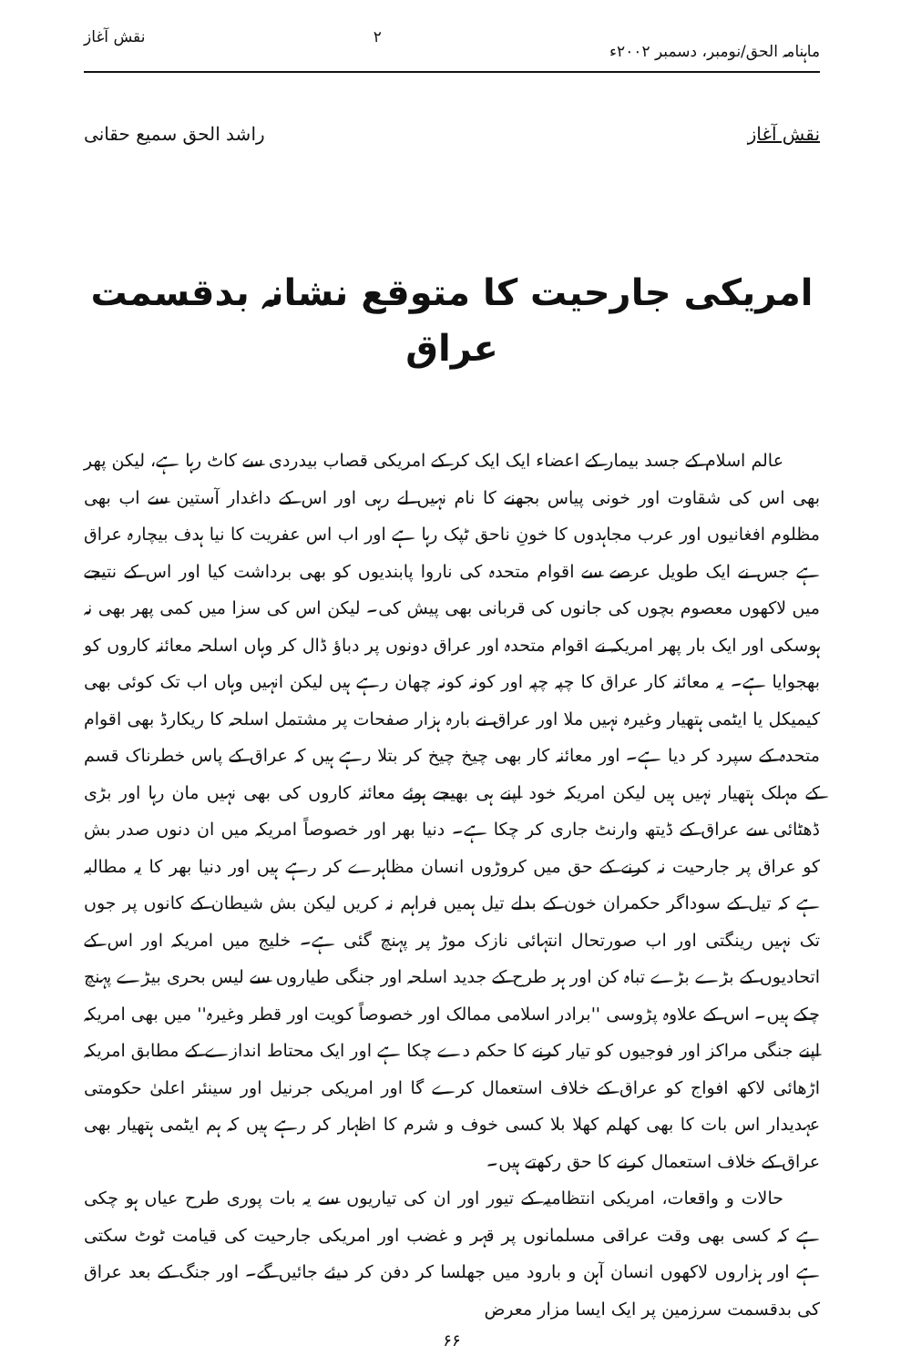ماہنامہ الحق/نومبر، دسمبر ۲۰۰۲ء ۲ نقش آغاز
نقش آغاز راشد الحق سمیع حقانی
امریکی جارحیت کا متوقع نشانہ بدقسمت عراق
عالم اسلام کے جسد بیمار کے اعضاء ایک ایک کر کے امریکی قصاب بیدردی سے کاٹ رہا ہے، لیکن پھر بھی اس کی شقاوت اور خونی پیاس بجھنے کا نام نہیں لے رہی اور اس کے داغدار آستین سے اب بھی مظلوم افغانیوں اور عرب مجاہدوں کا خونِ ناحق ٹپک رہا ہے اور اب اس عفریت کا نیا ہدف بیچارہ عراق ہے جس نے ایک طویل عرصے سے اقوام متحدہ کی ناروا پابندیوں کو بھی برداشت کیا اور اس کے نتیجے میں لاکھوں معصوم بچوں کی جانوں کی قربانی بھی پیش کی۔ لیکن اس کی سزا میں کمی پھر بھی نہ ہوسکی اور ایک بار پھر امریکہ نے اقوام متحدہ اور عراق دونوں پر دباؤ ڈال کر وہاں اسلحہ معائنہ کاروں کو بھجوایا ہے۔ یہ معائنہ کار عراق کا چپہ چپہ اور کونہ کونہ چھان رہے ہیں لیکن انہیں وہاں اب تک کوئی بھی کیمیکل یا ایٹمی ہتھیار وغیرہ نہیں ملا اور عراق نے بارہ ہزار صفحات پر مشتمل اسلحہ کا ریکارڈ بھی اقوام متحدہ کے سپرد کر دیا ہے۔ اور معائنہ کار بھی چیخ چیخ کر بتلا رہے ہیں کہ عراق کے پاس خطرناک قسم کے مہلک ہتھیار نہیں ہیں لیکن امریکہ خود اپنے ہی بھیجے ہوئے معائنہ کاروں کی بھی نہیں مان رہا اور بڑی ڈھٹائی سے عراق کے ڈیتھ وارنٹ جاری کر چکا ہے۔ دنیا بھر اور خصوصاً امریکہ میں ان دنوں صدر بش کو عراق پر جارحیت نہ کرنے کے حق میں کروڑوں انسان مظاہرے کر رہے ہیں اور دنیا بھر کا یہ مطالبہ ہے کہ تیل کے سوداگر حکمران خون کے بدلے تیل ہمیں فراہم نہ کریں لیکن بش شیطان کے کانوں پر جوں تک نہیں رینگتی اور اب صورتحال انتہائی نازک موڑ پر پہنچ گئی ہے۔ خلیج میں امریکہ اور اس کے اتحادیوں کے بڑے بڑے تباہ کن اور ہر طرح کے جدید اسلحہ اور جنگی طیاروں سے لیس بحری بیڑے پہنچ چکے ہیں۔ اس کے علاوہ پڑوسی ''برادر اسلامی ممالک اور خصوصاً کویت اور قطر وغیرہ'' میں بھی امریکہ اپنے جنگی مراکز اور فوجیوں کو تیار کرنے کا حکم دے چکا ہے اور ایک محتاط اندازے کے مطابق امریکہ اڑھائی لاکھ افواج کو عراق کے خلاف استعمال کرے گا اور امریکی جرنیل اور سینئر اعلیٰ حکومتی عہدیدار اس بات کا بھی کھلم کھلا بلا کسی خوف و شرم کا اظہار کر رہے ہیں کہ ہم ایٹمی ہتھیار بھی عراق کے خلاف استعمال کرنے کا حق رکھتے ہیں۔
حالات و واقعات، امریکی انتظامیہ کے تیور اور ان کی تیاریوں سے یہ بات پوری طرح عیاں ہو چکی ہے کہ کسی بھی وقت عراقی مسلمانوں پر قہر و غضب اور امریکی جارحیت کی قیامت ٹوٹ سکتی ہے اور ہزاروں لاکھوں انسان آہن و بارود میں جھلسا کر دفن کر دیئے جائیں گے۔ اور جنگ کے بعد عراق کی بدقسمت سرزمین پر ایک ایسا مزار معرض
۶۶